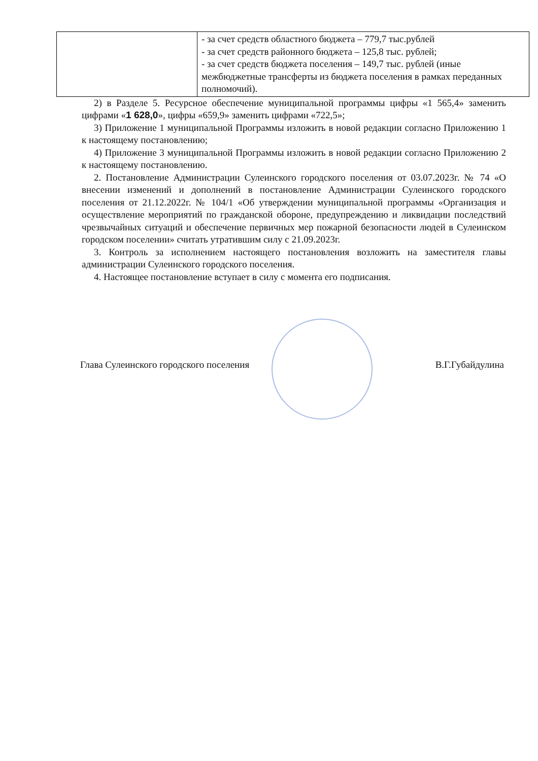| | - за счет средств областного бюджета – 779,7 тыс.рублей - за счет средств районного бюджета – 125,8 тыс. рублей; - за счет средств бюджета поселения – 149,7 тыс. рублей (иные межбюджетные трансферты из бюджета поселения в рамках переданных полномочий). |
2) в Разделе 5. Ресурсное обеспечение муниципальной программы цифры «1 565,4» заменить цифрами «1 628,0», цифры «659,9» заменить цифрами «722,5»;
3) Приложение 1 муниципальной Программы изложить в новой редакции согласно Приложению 1 к настоящему постановлению;
4) Приложение 3 муниципальной Программы изложить в новой редакции согласно Приложению 2 к настоящему постановлению.
2. Постановление Администрации Сулеинского городского поселения от 03.07.2023г. № 74 «О внесении изменений и дополнений в постановление Администрации Сулеинского городского поселения от 21.12.2022г. № 104/1 «Об утверждении муниципальной программы «Организация и осуществление мероприятий по гражданской обороне, предупреждению и ликвидации последствий чрезвычайных ситуаций и обеспечение первичных мер пожарной безопасности людей в Сулеинском городском поселении» считать утратившим силу с 21.09.2023г.
3. Контроль за исполнением настоящего постановления возложить на заместителя главы администрации Сулеинского городского поселения.
4. Настоящее постановление вступает в силу с момента его подписания.
Глава Сулеинского городского поселения В.Г.Губайдулина